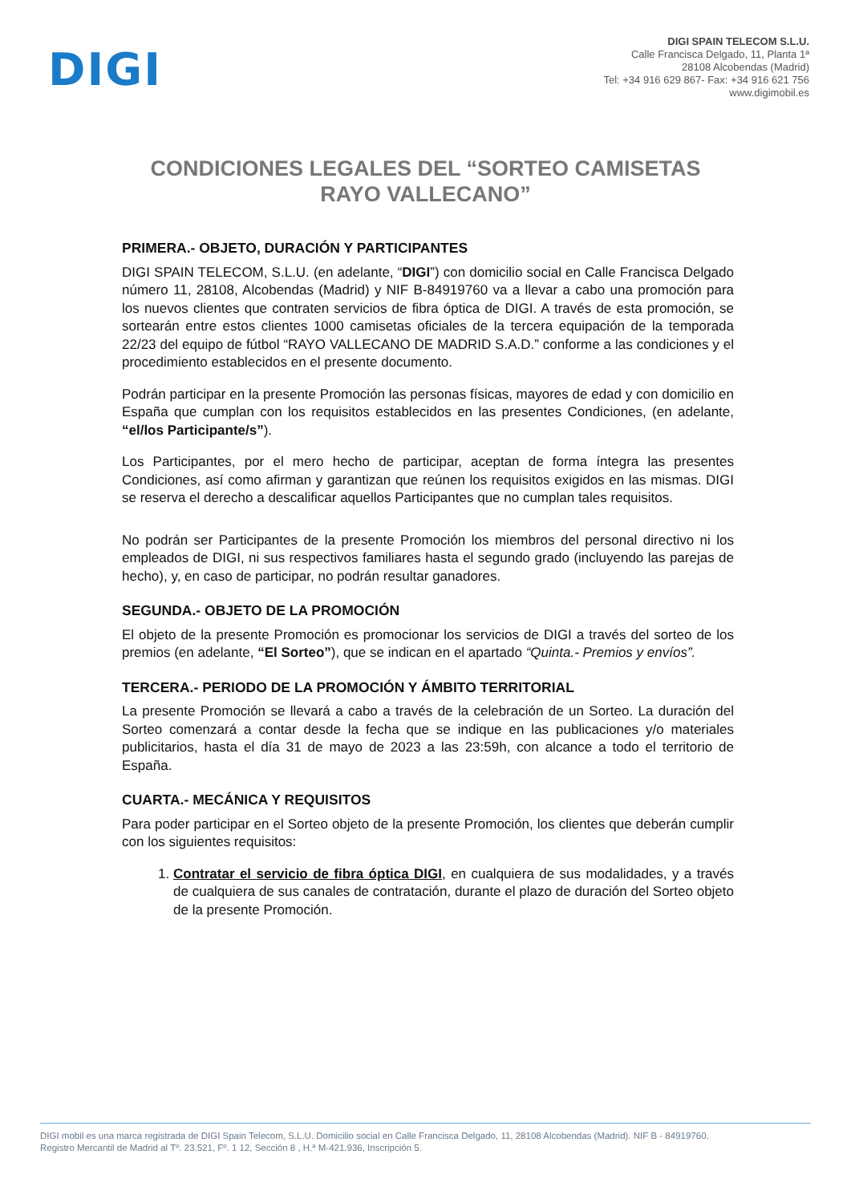DIGI
DIGI SPAIN TELECOM S.L.U.
Calle Francisca Delgado, 11, Planta 1ª
28108 Alcobendas (Madrid)
Tel: +34 916 629 867- Fax: +34 916 621 756
www.digimobil.es
CONDICIONES LEGALES DEL “SORTEO CAMISETAS RAYO VALLECANO”
PRIMERA.- OBJETO, DURACIÓN Y PARTICIPANTES
DIGI SPAIN TELECOM, S.L.U. (en adelante, “DIGI”) con domicilio social en Calle Francisca Delgado número 11, 28108, Alcobendas (Madrid) y NIF B-84919760 va a llevar a cabo una promoción para los nuevos clientes que contraten servicios de fibra óptica de DIGI. A través de esta promoción, se sortearán entre estos clientes 1000 camisetas oficiales de la tercera equipación de la temporada 22/23 del equipo de fútbol “RAYO VALLECANO DE MADRID S.A.D.” conforme a las condiciones y el procedimiento establecidos en el presente documento.
Podrán participar en la presente Promoción las personas físicas, mayores de edad y con domicilio en España que cumplan con los requisitos establecidos en las presentes Condiciones, (en adelante, “el/los Participante/s”).
Los Participantes, por el mero hecho de participar, aceptan de forma íntegra las presentes Condiciones, así como afirman y garantizan que reúnen los requisitos exigidos en las mismas. DIGI se reserva el derecho a descalificar aquellos Participantes que no cumplan tales requisitos.
No podrán ser Participantes de la presente Promoción los miembros del personal directivo ni los empleados de DIGI, ni sus respectivos familiares hasta el segundo grado (incluyendo las parejas de hecho), y, en caso de participar, no podrán resultar ganadores.
SEGUNDA.- OBJETO DE LA PROMOCIÓN
El objeto de la presente Promoción es promocionar los servicios de DIGI a través del sorteo de los premios (en adelante, “El Sorteo”), que se indican en el apartado “Quinta.- Premios y envíos”.
TERCERA.- PERIODO DE LA PROMOCIÓN Y ÁMBITO TERRITORIAL
La presente Promoción se llevará a cabo a través de la celebración de un Sorteo. La duración del Sorteo comenzará a contar desde la fecha que se indique en las publicaciones y/o materiales publicitarios, hasta el día 31 de mayo de 2023 a las 23:59h, con alcance a todo el territorio de España.
CUARTA.- MECÁNICA Y REQUISITOS
Para poder participar en el Sorteo objeto de la presente Promoción, los clientes que deberán cumplir con los siguientes requisitos:
1. Contratar el servicio de fibra óptica DIGI, en cualquiera de sus modalidades, y a través de cualquiera de sus canales de contratación, durante el plazo de duración del Sorteo objeto de la presente Promoción.
DIGI mobil es una marca registrada de DIGI Spain Telecom, S.L.U. Domicilio social en Calle Francisca Delgado, 11, 28108 Alcobendas (Madrid). NIF B - 84919760.
Registro Mercantil de Madrid al Tº. 23.521, Fº. 1 12, Sección 8 , H.ª M-421.936, Inscripción 5.